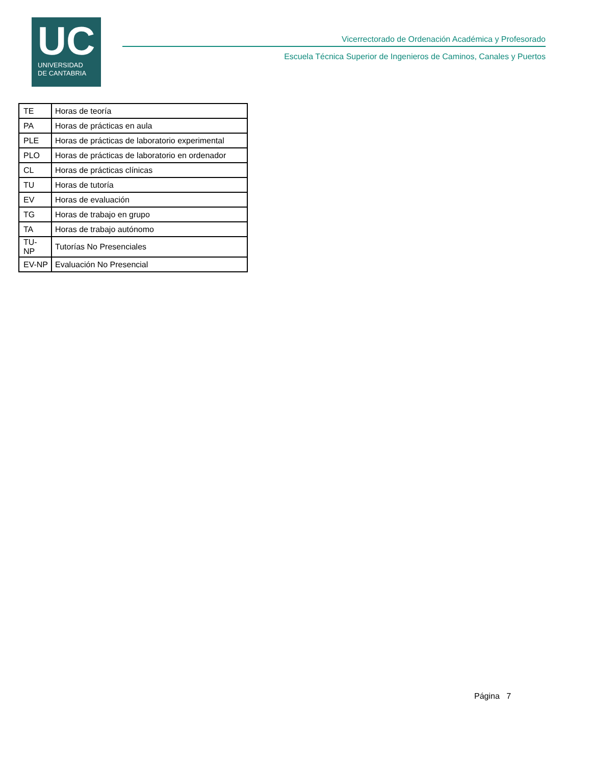UC
UNIVERSIDAD
DE CANTABRIA
Vicerrectorado de Ordenación Académica y Profesorado
Escuela Técnica Superior de Ingenieros de Caminos, Canales y Puertos
| TE | Horas de teoría |
| PA | Horas de prácticas en aula |
| PLE | Horas de prácticas de laboratorio experimental |
| PLO | Horas de prácticas de laboratorio en ordenador |
| CL | Horas de prácticas clínicas |
| TU | Horas de tutoría |
| EV | Horas de evaluación |
| TG | Horas de trabajo en grupo |
| TA | Horas de trabajo autónomo |
| TU-NP | Tutorías No Presenciales |
| EV-NP | Evaluación No Presencial |
Página 7